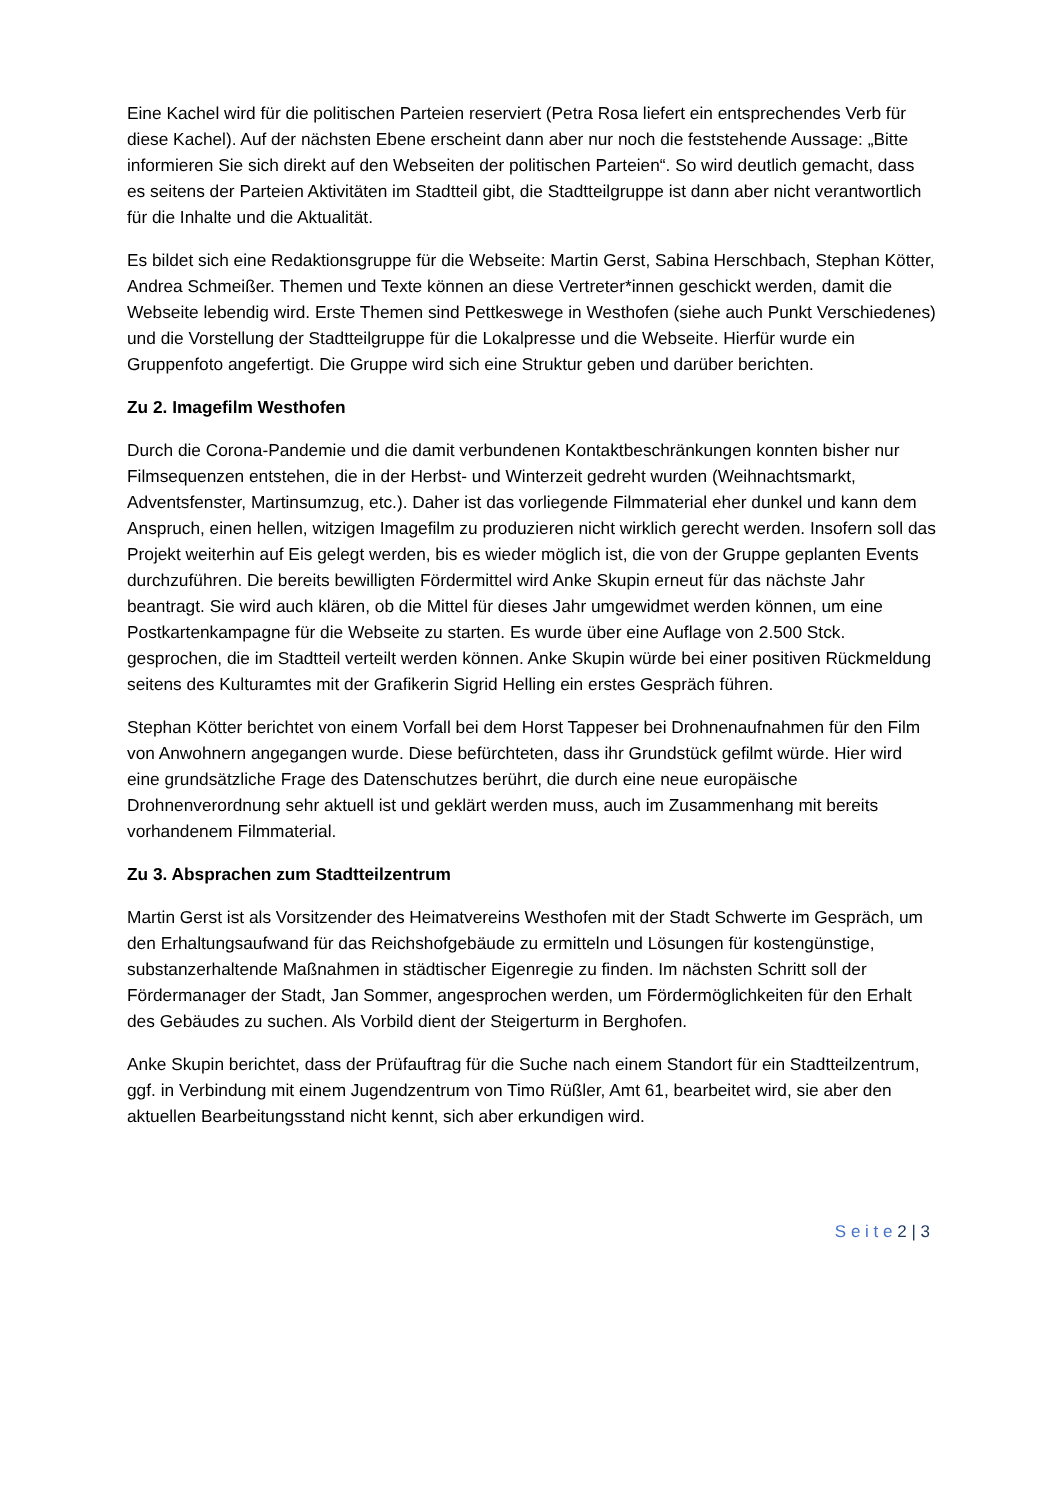Eine Kachel wird für die politischen Parteien reserviert (Petra Rosa liefert ein entsprechendes Verb für diese Kachel). Auf der nächsten Ebene erscheint dann aber nur noch die feststehende Aussage: „Bitte informieren Sie sich direkt auf den Webseiten der politischen Parteien“. So wird deutlich gemacht, dass es seitens der Parteien Aktivitäten im Stadtteil gibt, die Stadtteilgruppe ist dann aber nicht verantwortlich für die Inhalte und die Aktualität.
Es bildet sich eine Redaktionsgruppe für die Webseite: Martin Gerst, Sabina Herschbach, Stephan Kötter, Andrea Schmeißer. Themen und Texte können an diese Vertreter*innen geschickt werden, damit die Webseite lebendig wird. Erste Themen sind Pettkeswege in Westhofen (siehe auch Punkt Verschiedenes) und die Vorstellung der Stadtteilgruppe für die Lokalpresse und die Webseite. Hierfür wurde ein Gruppenfoto angefertigt. Die Gruppe wird sich eine Struktur geben und darüber berichten.
Zu 2. Imagefilm Westhofen
Durch die Corona-Pandemie und die damit verbundenen Kontaktbeschränkungen konnten bisher nur Filmsequenzen entstehen, die in der Herbst- und Winterzeit gedreht wurden (Weihnachtsmarkt, Adventsfenster, Martinsumzug, etc.). Daher ist das vorliegende Filmmaterial eher dunkel und kann dem Anspruch, einen hellen, witzigen Imagefilm zu produzieren nicht wirklich gerecht werden. Insofern soll das Projekt weiterhin auf Eis gelegt werden, bis es wieder möglich ist, die von der Gruppe geplanten Events durchzuführen. Die bereits bewilligten Fördermittel wird Anke Skupin erneut für das nächste Jahr beantragt. Sie wird auch klären, ob die Mittel für dieses Jahr umgewidmet werden können, um eine Postkartenkampagne für die Webseite zu starten. Es wurde über eine Auflage von 2.500 Stck. gesprochen, die im Stadtteil verteilt werden können. Anke Skupin würde bei einer positiven Rückmeldung seitens des Kulturamtes mit der Grafikerin Sigrid Helling ein erstes Gespräch führen.
Stephan Kötter berichtet von einem Vorfall bei dem Horst Tappeser bei Drohnenaufnahmen für den Film von Anwohnern angegangen wurde. Diese befürchteten, dass ihr Grundstück gefilmt würde. Hier wird eine grundsätzliche Frage des Datenschutzes berührt, die durch eine neue europäische Drohnenverordnung sehr aktuell ist und geklärt werden muss, auch im Zusammenhang mit bereits vorhandenem Filmmaterial.
Zu 3. Absprachen zum Stadtteilzentrum
Martin Gerst ist als Vorsitzender des Heimatvereins Westhofen mit der Stadt Schwerte im Gespräch, um den Erhaltungsaufwand für das Reichshofgebäude zu ermitteln und Lösungen für kostengünstige, substanzerhaltende Maßnahmen in städtischer Eigenregie zu finden. Im nächsten Schritt soll der Fördermanager der Stadt, Jan Sommer, angesprochen werden, um Fördermöglichkeiten für den Erhalt des Gebäudes zu suchen. Als Vorbild dient der Steigerturm in Berghofen.
Anke Skupin berichtet, dass der Prüfauftrag für die Suche nach einem Standort für ein Stadtteilzentrum, ggf. in Verbindung mit einem Jugendzentrum von Timo Rüßler, Amt 61, bearbeitet wird, sie aber den aktuellen Bearbeitungsstand nicht kennt, sich aber erkundigen wird.
S e i t e 2 | 3